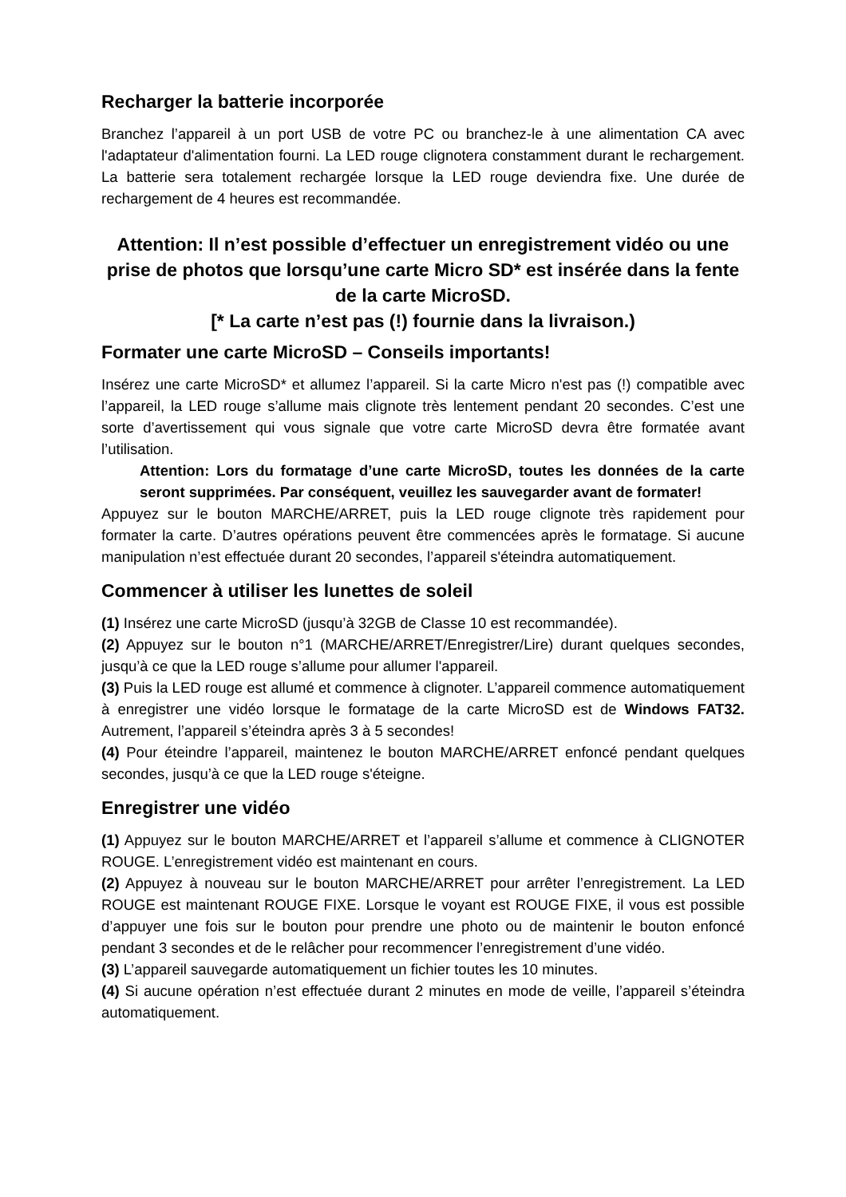Recharger la batterie incorporée
Branchez l’appareil à un port USB de votre PC ou branchez-le à une alimentation CA avec l'adaptateur d'alimentation fourni. La LED rouge clignotera constamment durant le rechargement. La batterie sera totalement rechargée lorsque la LED rouge deviendra fixe. Une durée de rechargement de 4 heures est recommandée.
Attention: Il n’est possible d’effectuer un enregistrement vidéo ou une prise de photos que lorsqu’une carte Micro SD* est insérée dans la fente de la carte MicroSD.
[* La carte n’est pas (!) fournie dans la livraison.)
Formater une carte MicroSD – Conseils importants!
Insérez une carte MicroSD* et allumez l’appareil. Si la carte Micro n'est pas (!) compatible avec l’appareil, la LED rouge s’allume mais clignote très lentement pendant 20 secondes. C’est une sorte d’avertissement qui vous signale que votre carte MicroSD devra être formatée avant l’utilisation.
Attention: Lors du formatage d’une carte MicroSD, toutes les données de la carte seront supprimées. Par conséquent, veuillez les sauvegarder avant de formater!
Appuyez sur le bouton MARCHE/ARRET, puis la LED rouge clignote très rapidement pour formater la carte. D’autres opérations peuvent être commencées après le formatage. Si aucune manipulation n’est effectuée durant 20 secondes, l’appareil s'éteindra automatiquement.
Commencer à utiliser les lunettes de soleil
(1) Insérez une carte MicroSD (jusqu’à 32GB de Classe 10 est recommandée).
(2) Appuyez sur le bouton n°1 (MARCHE/ARRET/Enregistrer/Lire) durant quelques secondes, jusqu’à ce que la LED rouge s’allume pour allumer l'appareil.
(3) Puis la LED rouge est allumé et commence à clignoter. L’appareil commence automatiquement à enregistrer une vidéo lorsque le formatage de la carte MicroSD est de Windows FAT32. Autrement, l’appareil s’éteindra après 3 à 5 secondes!
(4) Pour éteindre l’appareil, maintenez le bouton MARCHE/ARRET enfoncé pendant quelques secondes, jusqu’à ce que la LED rouge s'éteigne.
Enregistrer une vidéo
(1) Appuyez sur le bouton MARCHE/ARRET et l’appareil s’allume et commence à CLIGNOTER ROUGE. L’enregistrement vidéo est maintenant en cours.
(2) Appuyez à nouveau sur le bouton MARCHE/ARRET pour arrêter l’enregistrement. La LED ROUGE est maintenant ROUGE FIXE. Lorsque le voyant est ROUGE FIXE, il vous est possible d’appuyer une fois sur le bouton pour prendre une photo ou de maintenir le bouton enfoncé pendant 3 secondes et de le relâcher pour recommencer l’enregistrement d’une vidéo.
(3) L’appareil sauvegarde automatiquement un fichier toutes les 10 minutes.
(4) Si aucune opération n’est effectuée durant 2 minutes en mode de veille, l’appareil s’éteindra automatiquement.